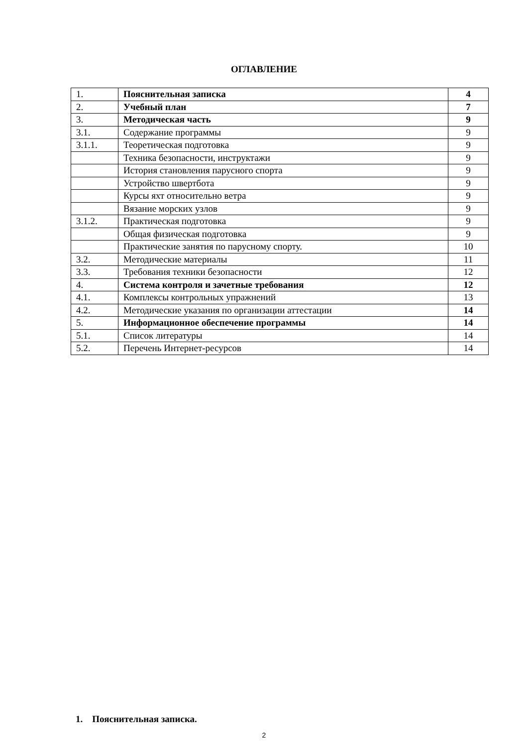ОГЛАВЛЕНИЕ
| 1. | Пояснительная записка | 4 |
| 2. | Учебный план | 7 |
| 3. | Методическая часть | 9 |
| 3.1. | Содержание программы | 9 |
| 3.1.1. | Теоретическая подготовка | 9 |
| | Техника безопасности, инструктажи | 9 |
| | История становления парусного спорта | 9 |
| | Устройство швертбота | 9 |
| | Курсы яхт относительно ветра | 9 |
| | Вязание морских узлов | 9 |
| 3.1.2. | Практическая подготовка | 9 |
| | Общая физическая подготовка | 9 |
| | Практические занятия по парусному спорту. | 10 |
| 3.2. | Методические материалы | 11 |
| 3.3. | Требования техники безопасности | 12 |
| 4. | Система контроля и зачетные требования | 12 |
| 4.1. | Комплексы контрольных упражнений | 13 |
| 4.2. | Методические указания по организации аттестации | 14 |
| 5. | Информационное обеспечение программы | 14 |
| 5.1. | Список литературы | 14 |
| 5.2. | Перечень Интернет-ресурсов | 14 |
1. Пояснительная записка.
2